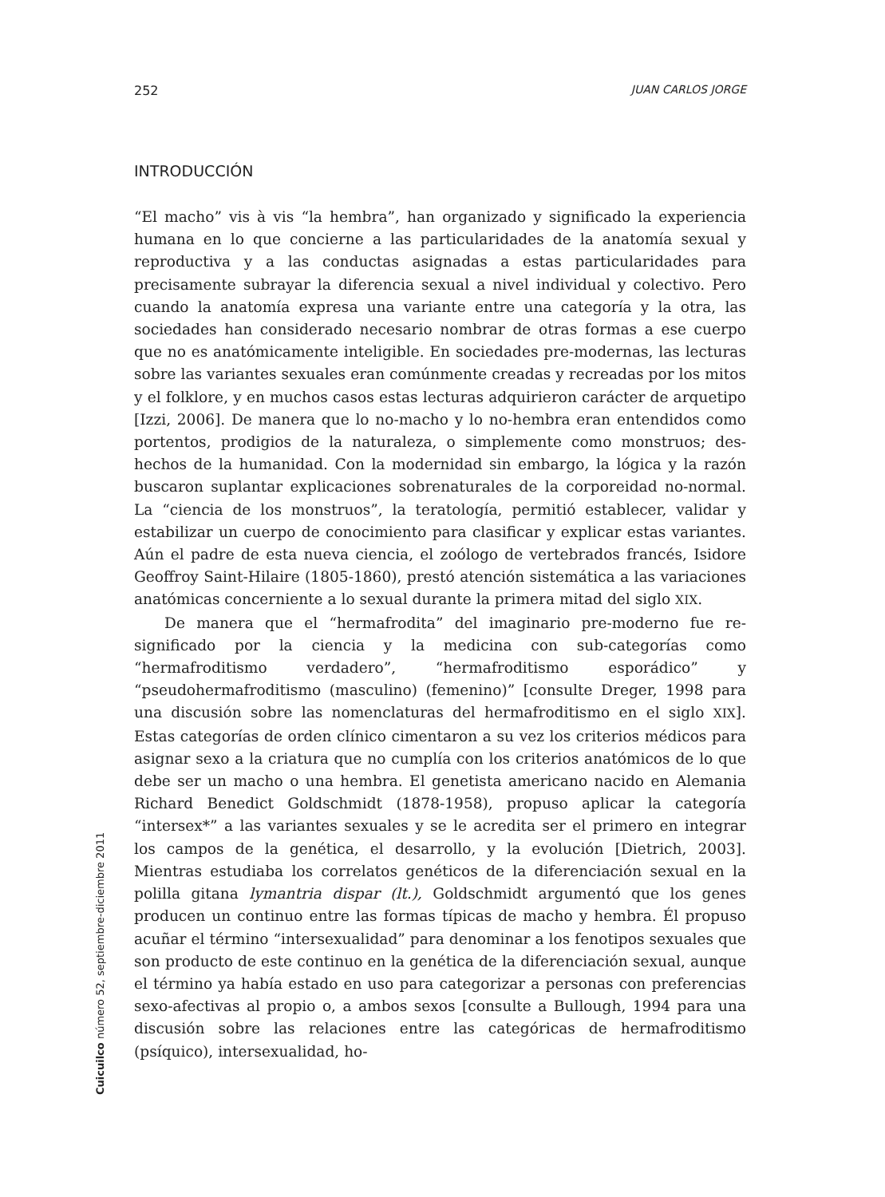252 JUAN CARLOS JORGE
INTRODUCCIÓN
“El macho” vis à vis “la hembra”, han organizado y significado la experiencia humana en lo que concierne a las particularidades de la anatomía sexual y reproductiva y a las conductas asignadas a estas particularidades para precisamente subrayar la diferencia sexual a nivel individual y colectivo. Pero cuando la anatomía expresa una variante entre una categoría y la otra, las sociedades han considerado necesario nombrar de otras formas a ese cuerpo que no es anatómicamente inteligible. En sociedades pre-modernas, las lecturas sobre las variantes sexuales eran comúnmente creadas y recreadas por los mitos y el folklore, y en muchos casos estas lecturas adquirieron carácter de arquetipo [Izzi, 2006]. De manera que lo no-macho y lo no-hembra eran entendidos como portentos, prodigios de la naturaleza, o simplemente como monstruos; des-hechos de la humanidad. Con la modernidad sin embargo, la lógica y la razón buscaron suplantar explicaciones sobrenaturales de la corporeidad no-normal. La “ciencia de los monstruos”, la teratología, permitió establecer, validar y estabilizar un cuerpo de conocimiento para clasificar y explicar estas variantes. Aún el padre de esta nueva ciencia, el zoólogo de vertebrados francés, Isidore Geoffroy Saint-Hilaire (1805-1860), prestó atención sistemática a las variaciones anatómicas concerniente a lo sexual durante la primera mitad del siglo XIX.
De manera que el “hermafrodita” del imaginario pre-moderno fue re-significado por la ciencia y la medicina con sub-categorías como “hermafroditismo verdadero”, “hermafroditismo esporádico” y “pseudohermafroditismo (masculino) (femenino)” [consulte Dreger, 1998 para una discusión sobre las nomenclaturas del hermafroditismo en el siglo XIX]. Estas categorías de orden clínico cimentaron a su vez los criterios médicos para asignar sexo a la criatura que no cumplía con los criterios anatómicos de lo que debe ser un macho o una hembra. El genetista americano nacido en Alemania Richard Benedict Goldschmidt (1878-1958), propuso aplicar la categoría “intersex*” a las variantes sexuales y se le acredita ser el primero en integrar los campos de la genética, el desarrollo, y la evolución [Dietrich, 2003]. Mientras estudiaba los correlatos genéticos de la diferenciación sexual en la polilla gitana lymantria dispar (lt.), Goldschmidt argumentó que los genes producen un continuo entre las formas típicas de macho y hembra. Él propuso acuñar el término “intersexualidad” para denominar a los fenotipos sexuales que son producto de este continuo en la genética de la diferenciación sexual, aunque el término ya había estado en uso para categorizar a personas con preferencias sexo-afectivas al propio o, a ambos sexos [consulte a Bullough, 1994 para una discusión sobre las relaciones entre las categóricas de hermafroditismo (psíquico), intersexualidad, ho-
Cuicuilco número 52, septiembre-diciembre 2011